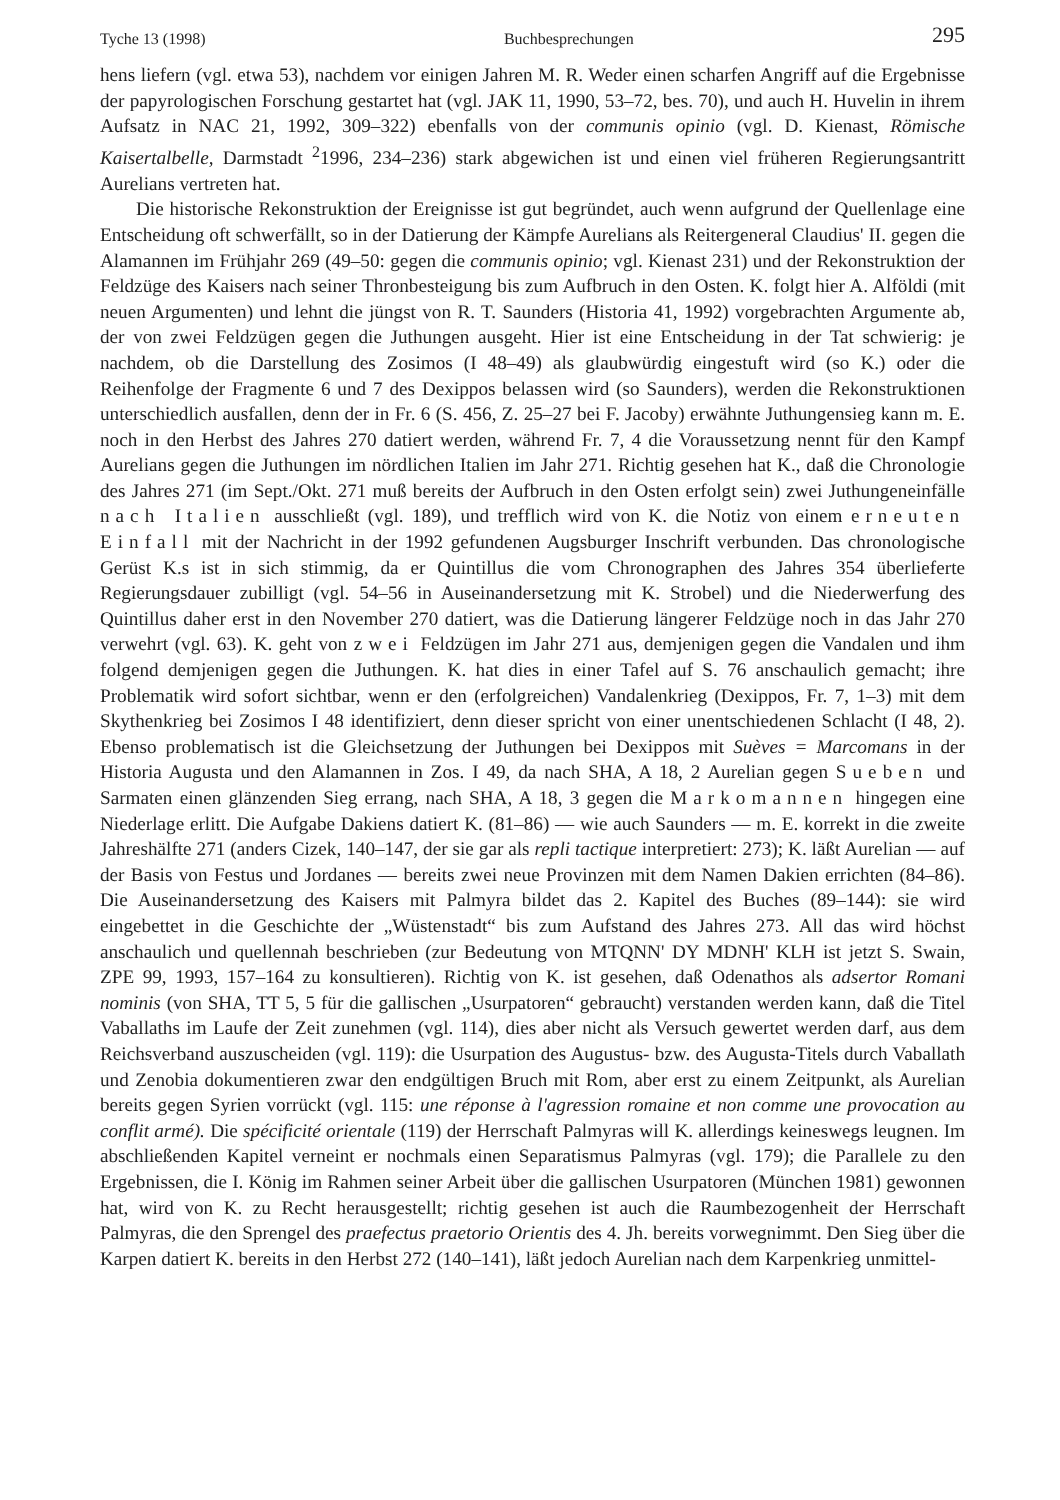Tyche 13 (1998) Buchbesprechungen 295
hens liefern (vgl. etwa 53), nachdem vor einigen Jahren M. R. Weder einen scharfen Angriff auf die Ergebnisse der papyrologischen Forschung gestartet hat (vgl. JAK 11, 1990, 53–72, bes. 70), und auch H. Huvelin in ihrem Aufsatz in NAC 21, 1992, 309–322) ebenfalls von der communis opinio (vgl. D. Kienast, Römische Kaisertalbelle, Darmstadt <sup>2</sup>1996, 234–236) stark abgewichen ist und einen viel früheren Regierungsantritt Aurelians vertreten hat.
Die historische Rekonstruktion der Ereignisse ist gut begründet, auch wenn aufgrund der Quellenlage eine Entscheidung oft schwerfällt, so in der Datierung der Kämpfe Aurelians als Reitergeneral Claudius' II. gegen die Alamannen im Frühjahr 269 (49–50: gegen die communis opinio; vgl. Kienast 231) und der Rekonstruktion der Feldzüge des Kaisers nach seiner Thronbesteigung bis zum Aufbruch in den Osten. K. folgt hier A. Alföldi (mit neuen Argumenten) und lehnt die jüngst von R. T. Saunders (Historia 41, 1992) vorgebrachten Argumente ab, der von zwei Feldzügen gegen die Juthungen ausgeht. Hier ist eine Entscheidung in der Tat schwierig: je nachdem, ob die Darstellung des Zosimos (I 48–49) als glaubwürdig eingestuft wird (so K.) oder die Reihenfolge der Fragmente 6 und 7 des Dexippos belassen wird (so Saunders), werden die Rekonstruktionen unterschiedlich ausfallen, denn der in Fr. 6 (S. 456, Z. 25–27 bei F. Jacoby) erwähnte Juthungensieg kann m. E. noch in den Herbst des Jahres 270 datiert werden, während Fr. 7, 4 die Voraussetzung nennt für den Kampf Aurelians gegen die Juthungen im nördlichen Italien im Jahr 271. Richtig gesehen hat K., daß die Chronologie des Jahres 271 (im Sept./Okt. 271 muß bereits der Aufbruch in den Osten erfolgt sein) zwei Juthungeneinfälle nach Italien ausschließt (vgl. 189), und trefflich wird von K. die Notiz von einem erneuten Einfall mit der Nachricht in der 1992 gefundenen Augsburger Inschrift verbunden. Das chronologische Gerüst K.s ist in sich stimmig, da er Quintillus die vom Chronographen des Jahres 354 überlieferte Regierungsdauer zubilligt (vgl. 54–56 in Auseinandersetzung mit K. Strobel) und die Niederwerfung des Quintillus daher erst in den November 270 datiert, was die Datierung längerer Feldzüge noch in das Jahr 270 verwehrt (vgl. 63). K. geht von zwei Feldzügen im Jahr 271 aus, demjenigen gegen die Vandalen und ihm folgend demjenigen gegen die Juthungen. K. hat dies in einer Tafel auf S. 76 anschaulich gemacht; ihre Problematik wird sofort sichtbar, wenn er den (erfolgreichen) Vandalenkrieg (Dexippos, Fr. 7, 1–3) mit dem Skythenkrieg bei Zosimos I 48 identifiziert, denn dieser spricht von einer unentschiedenen Schlacht (I 48, 2). Ebenso problematisch ist die Gleichsetzung der Juthungen bei Dexippos mit Suèves = Marcomans in der Historia Augusta und den Alamannen in Zos. I 49, da nach SHA, A 18, 2 Aurelian gegen Sueben und Sarmaten einen glänzenden Sieg errang, nach SHA, A 18, 3 gegen die Markomannen hingegen eine Niederlage erlitt. Die Aufgabe Dakiens datiert K. (81–86) — wie auch Saunders — m. E. korrekt in die zweite Jahreshälfte 271 (anders Cizek, 140–147, der sie gar als repli tactique interpretiert: 273); K. läßt Aurelian — auf der Basis von Festus und Jordanes — bereits zwei neue Provinzen mit dem Namen Dakien errichten (84–86). Die Auseinandersetzung des Kaisers mit Palmyra bildet das 2. Kapitel des Buches (89–144): sie wird eingebettet in die Geschichte der „Wüstenstadt“ bis zum Aufstand des Jahres 273. All das wird höchst anschaulich und quellennah beschrieben (zur Bedeutung von MTQNN' DY MDNH' KLH ist jetzt S. Swain, ZPE 99, 1993, 157–164 zu konsultieren). Richtig von K. ist gesehen, daß Odenathos als adsertor Romani nominis (von SHA, TT 5, 5 für die gallischen „Usurpatoren“ gebraucht) verstanden werden kann, daß die Titel Vaballaths im Laufe der Zeit zunehmen (vgl. 114), dies aber nicht als Versuch gewertet werden darf, aus dem Reichsverband auszuscheiden (vgl. 119): die Usurpation des Augustus- bzw. des Augusta-Titels durch Vaballath und Zenobia dokumentieren zwar den endgültigen Bruch mit Rom, aber erst zu einem Zeitpunkt, als Aurelian bereits gegen Syrien vorrückt (vgl. 115: une réponse à l'agression romaine et non comme une provocation au conflit armé). Die spécificité orientale (119) der Herrschaft Palmyras will K. allerdings keineswegs leugnen. Im abschließenden Kapitel verneint er nochmals einen Separatismus Palmyras (vgl. 179); die Parallele zu den Ergebnissen, die I. König im Rahmen seiner Arbeit über die gallischen Usurpatoren (München 1981) gewonnen hat, wird von K. zu Recht herausgestellt; richtig gesehen ist auch die Raumbezogenheit der Herrschaft Palmyras, die den Sprengel des praefectus praetorio Orientis des 4. Jh. bereits vorwegnimmt. Den Sieg über die Karpen datiert K. bereits in den Herbst 272 (140–141), läßt jedoch Aurelian nach dem Karpenkrieg unmittel-